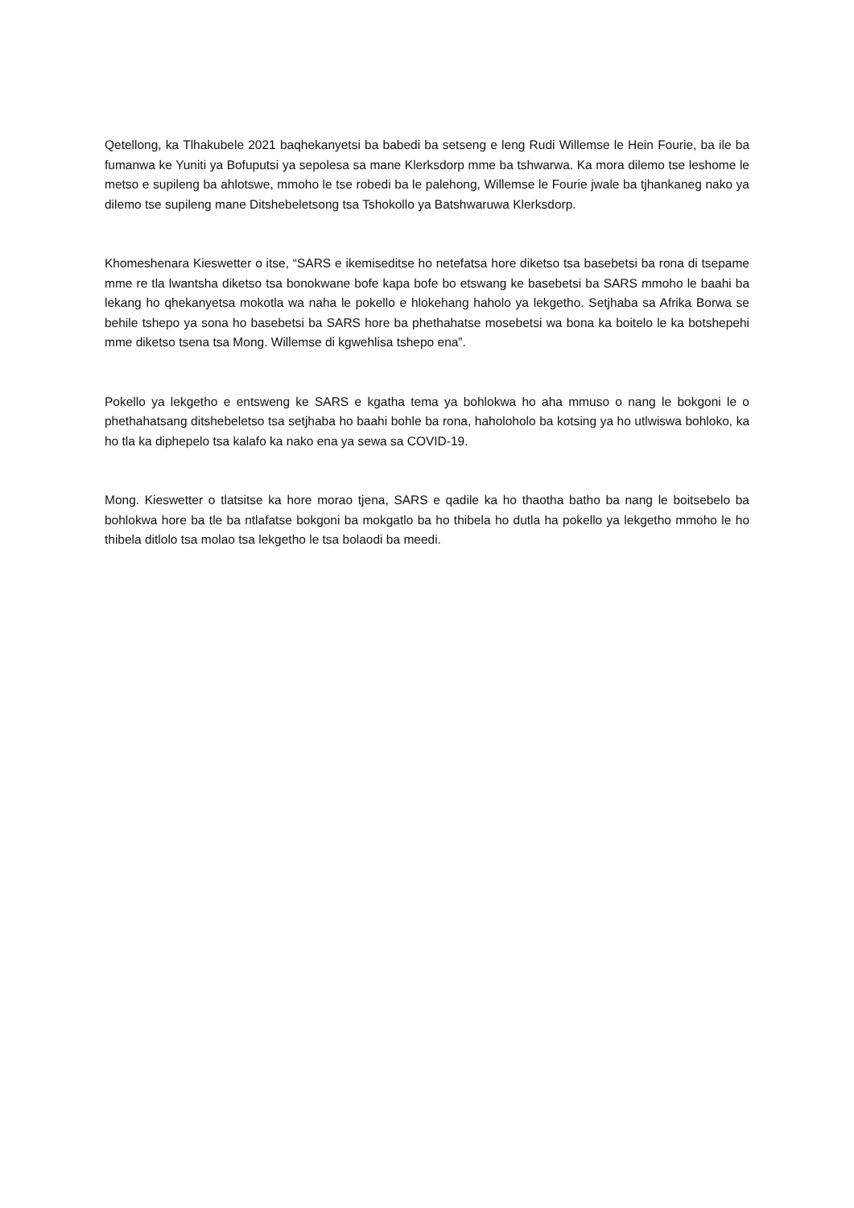Qetellong, ka Tlhakubele 2021 baqhekanyetsi ba babedi ba setseng e leng Rudi Willemse le Hein Fourie, ba ile ba fumanwa ke Yuniti ya Bofuputsi ya sepolesa sa mane Klerksdorp mme ba tshwarwa. Ka mora dilemo tse leshome le metso e supileng ba ahlotswe, mmoho le tse robedi ba le palehong, Willemse le Fourie jwale ba tjhankaneg nako ya dilemo tse supileng mane Ditshebeletsong tsa Tshokollo ya Batshwaruwa Klerksdorp.
Khomeshenara Kieswetter o itse, “SARS e ikemiseditse ho netefatsa hore diketso tsa basebetsi ba rona di tsepame mme re tla lwantsha diketso tsa bonokwane bofe kapa bofe bo etswang ke basebetsi ba SARS mmoho le baahi ba lekang ho qhekanyetsa mokotla wa naha le pokello e hlokehang haholo ya lekgetho. Setjhaba sa Afrika Borwa se behile tshepo ya sona ho basebetsi ba SARS hore ba phethahatse mosebetsi wa bona ka boitelo le ka botshepehi mme diketso tsena tsa Mong. Willemse di kgwehlisa tshepo ena”.
Pokello ya lekgetho e entsweng ke SARS e kgatha tema ya bohlokwa ho aha mmuso o nang le bokgoni le o phethahatsang ditshebeletso tsa setjhaba ho baahi bohle ba rona, haholoholo ba kotsing ya ho utlwiswa bohloko, ka ho tla ka diphepelo tsa kalafo ka nako ena ya sewa sa COVID-19.
Mong. Kieswetter o tlatsitse ka hore morao tjena, SARS e qadile ka ho thaotha batho ba nang le boitsebelo ba bohlokwa hore ba tle ba ntlafatse bokgoni ba mokgatlo ba ho thibela ho dutla ha pokello ya lekgetho mmoho le ho thibela ditlolo tsa molao tsa lekgetho le tsa bolaodi ba meedi.